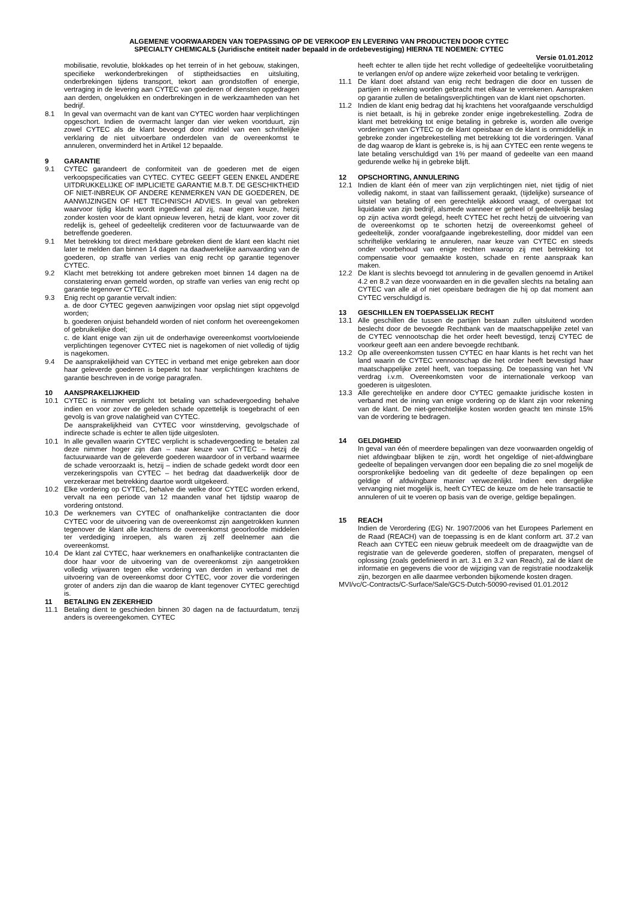ALGEMENE VOORWAARDEN VAN TOEPASSING OP DE VERKOOP EN LEVERING VAN PRODUCTEN DOOR CYTEC
SPECIALTY CHEMICALS (Juridische entiteit nader bepaald in de ordebevestiging) HIERNA TE NOEMEN: CYTEC
Versie 01.01.2012
mobilisatie, revolutie, blokkades op het terrein of in het gebouw, stakingen, specifieke werkonderbrekingen of stiptheidsacties en uitsluiting, onderbrekingen tijdens transport, tekort aan grondstoffen of energie, vertraging in de levering aan CYTEC van goederen of diensten opgedragen aan derden, ongelukken en onderbrekingen in de werkzaamheden van het bedrijf.
8.1 In geval van overmacht van de kant van CYTEC worden haar verplichtingen opgeschort. Indien de overmacht langer dan vier weken voortduurt, zijn zowel CYTEC als de klant bevoegd door middel van een schriftelijke verklaring de niet uitvoerbare onderdelen van de overeenkomst te annuleren, onverminderd het in Artikel 12 bepaalde.
9 GARANTIE
9.1 CYTEC garandeert de conformiteit van de goederen met de eigen verkoopspecificaties van CYTEC. CYTEC GEEFT GEEN ENKEL ANDERE UITDRUKKELIJKE OF IMPLICIETE GARANTIE M.B.T. DE GESCHIKTHEID OF NIET-INBREUK OF ANDERE KENMERKEN VAN DE GOEDEREN, DE AANWIJZINGEN OF HET TECHNISCH ADVIES. In geval van gebreken waarvoor tijdig klacht wordt ingediend zal zij, naar eigen keuze, hetzij zonder kosten voor de klant opnieuw leveren, hetzij de klant, voor zover dit redelijk is, geheel of gedeeltelijk crediteren voor de factuurwaarde van de betreffende goederen.
9.1 Met betrekking tot direct merkbare gebreken dient de klant een klacht niet later te melden dan binnen 14 dagen na daadwerkelijke aanvaarding van de goederen, op straffe van verlies van enig recht op garantie tegenover CYTEC.
9.2 Klacht met betrekking tot andere gebreken moet binnen 14 dagen na de constatering ervan gemeld worden, op straffe van verlies van enig recht op garantie tegenover CYTEC.
9.3 Enig recht op garantie vervalt indien:
a. de door CYTEC gegeven aanwijzingen voor opslag niet stipt opgevolgd worden;
b. goederen onjuist behandeld worden of niet conform het overeengekomen of gebruikelijke doel;
c. de klant enige van zijn uit de onderhavige overeenkomst voortvloeiende verplichtingen tegenover CYTEC niet is nagekomen of niet volledig of tijdig is nagekomen.
9.4 De aansprakelijkheid van CYTEC in verband met enige gebreken aan door haar geleverde goederen is beperkt tot haar verplichtingen krachtens de garantie beschreven in de vorige paragrafen.
10 AANSPRAKELIJKHEID
10.1 CYTEC is nimmer verplicht tot betaling van schadevergoeding behalve indien en voor zover de geleden schade opzettelijk is toegebracht of een gevolg is van grove nalatigheid van CYTEC.
De aansprakelijkheid van CYTEC voor winstderving, gevolgschade of indirecte schade is echter te allen tijde uitgesloten.
10.1 In alle gevallen waarin CYTEC verplicht is schadevergoeding te betalen zal deze nimmer hoger zijn dan – naar keuze van CYTEC – hetzij de factuurwaarde van de geleverde goederen waardoor of in verband waarmee de schade veroorzaakt is, hetzij – indien de schade gedekt wordt door een verzekeringspolis van CYTEC – het bedrag dat daadwerkelijk door de verzekeraar met betrekking daartoe wordt uitgekeerd.
10.2 Elke vordering op CYTEC, behalve die welke door CYTEC worden erkend, vervalt na een periode van 12 maanden vanaf het tijdstip waarop de vordering ontstond.
10.3 De werknemers van CYTEC of onafhankelijke contractanten die door CYTEC voor de uitvoering van de overeenkomst zijn aangetrokken kunnen tegenover de klant alle krachtens de overeenkomst geoorloofde middelen ter verdediging inroepen, als waren zij zelf deelnemer aan die overeenkomst.
10.4 De klant zal CYTEC, haar werknemers en onafhankelijke contractanten die door haar voor de uitvoering van de overeenkomst zijn aangetrokken volledig vrijwaren tegen elke vordering van derden in verband met de uitvoering van de overeenkomst door CYTEC, voor zover die vorderingen groter of anders zijn dan die waarop de klant tegenover CYTEC gerechtigd is.
11 BETALING EN ZEKERHEID
11.1 Betaling dient te geschieden binnen 30 dagen na de factuurdatum, tenzij anders is overeengekomen. CYTEC
heeft echter te allen tijde het recht volledige of gedeeltelijke vooruitbetaling te verlangen en/of op andere wijze zekerheid voor betaling te verkrijgen.
11.1 De klant doet afstand van enig recht bedragen die door en tussen de partijen in rekening worden gebracht met elkaar te verrekenen. Aanspraken op garantie zullen de betalingsverplichtingen van de klant niet opschorten.
11.2 Indien de klant enig bedrag dat hij krachtens het voorafgaande verschuldigd is niet betaalt, is hij in gebreke zonder enige ingebrekestelling. Zodra de klant met betrekking tot enige betaling in gebreke is, worden alle overige vorderingen van CYTEC op de klant opeisbaar en de klant is onmiddellijk in gebreke zonder ingebrekestelling met betrekking tot die vorderingen. Vanaf de dag waarop de klant is gebreke is, is hij aan CYTEC een rente wegens te late betaling verschuldigd van 1% per maand of gedeelte van een maand gedurende welke hij in gebreke blijft.
12 OPSCHORTING, ANNULERING
12.1 Indien de klant één of meer van zijn verplichtingen niet, niet tijdig of niet volledig nakomt, in staat van faillissement geraakt, (tijdelijke) surseance of uitstel van betaling of een gerechtelijk akkoord vraagt, of overgaat tot liquidatie van zijn bedrijf, alsmede wanneer er geheel of gedeeltelijk beslag op zijn activa wordt gelegd, heeft CYTEC het recht hetzij de uitvoering van de overeenkomst op te schorten hetzij de overeenkomst geheel of gedeeltelijk, zonder voorafgaande ingebrekestelling, door middel van een schriftelijke verklaring te annuleren, naar keuze van CYTEC en steeds onder voorbehoud van enige rechten waarop zij met betrekking tot compensatie voor gemaakte kosten, schade en rente aanspraak kan maken.
12.2 De klant is slechts bevoegd tot annulering in de gevallen genoemd in Artikel 4.2 en 8.2 van deze voorwaarden en in die gevallen slechts na betaling aan CYTEC van alle al of niet opeisbare bedragen die hij op dat moment aan CYTEC verschuldigd is.
13 GESCHILLEN EN TOEPASSELIJK RECHT
13.1 Alle geschillen die tussen de partijen bestaan zullen uitsluitend worden beslecht door de bevoegde Rechtbank van de maatschappelijke zetel van de CYTEC vennootschap die het order heeft bevestigd, tenzij CYTEC de voorkeur geeft aan een andere bevoegde rechtbank.
13.2 Op alle overeenkomsten tussen CYTEC en haar klants is het recht van het land waarin de CYTEC vennootschap die het order heeft bevestigd haar maatschappelijke zetel heeft, van toepassing. De toepassing van het VN verdrag i.v.m. Overeenkomsten voor de internationale verkoop van goederen is uitgesloten.
13.3 Alle gerechtelijke en andere door CYTEC gemaakte juridische kosten in verband met de inning van enige vordering op de klant zijn voor rekening van de klant. De niet-gerechtelijke kosten worden geacht ten minste 15% van de vordering te bedragen.
14 GELDIGHEID
In geval van één of meerdere bepalingen van deze voorwaarden ongeldig of niet afdwingbaar blijken te zijn, wordt het ongeldige of niet-afdwingbare gedeelte of bepalingen vervangen door een bepaling die zo snel mogelijk de oorspronkelijke bedoeling van dit gedeelte of deze bepalingen op een geldige of afdwingbare manier verwezenlijkt. Indien een dergelijke vervanging niet mogelijk is, heeft CYTEC de keuze om de hele transactie te annuleren of uit te voeren op basis van de overige, geldige bepalingen.
15 REACH
Indien de Verordering (EG) Nr. 1907/2006 van het Europees Parlement en de Raad (REACH) van de toepassing is en de klant conform art. 37.2 van Reach aan CYTEC een nieuw gebruik meedeelt om de draagwijdte van de registratie van de geleverde goederen, stoffen of preparaten, mengsel of oplossing (zoals gedefinieerd in art. 3.1 en 3.2 van Reach), zal de klant de informatie en gegevens die voor de wijziging van de registratie noodzakelijk zijn, bezorgen en alle daarmee verbonden bijkomende kosten dragen.
MVI/vc/C-Contracts/C-Surface/Sale/GCS-Dutch-50090-revised 01.01.2012